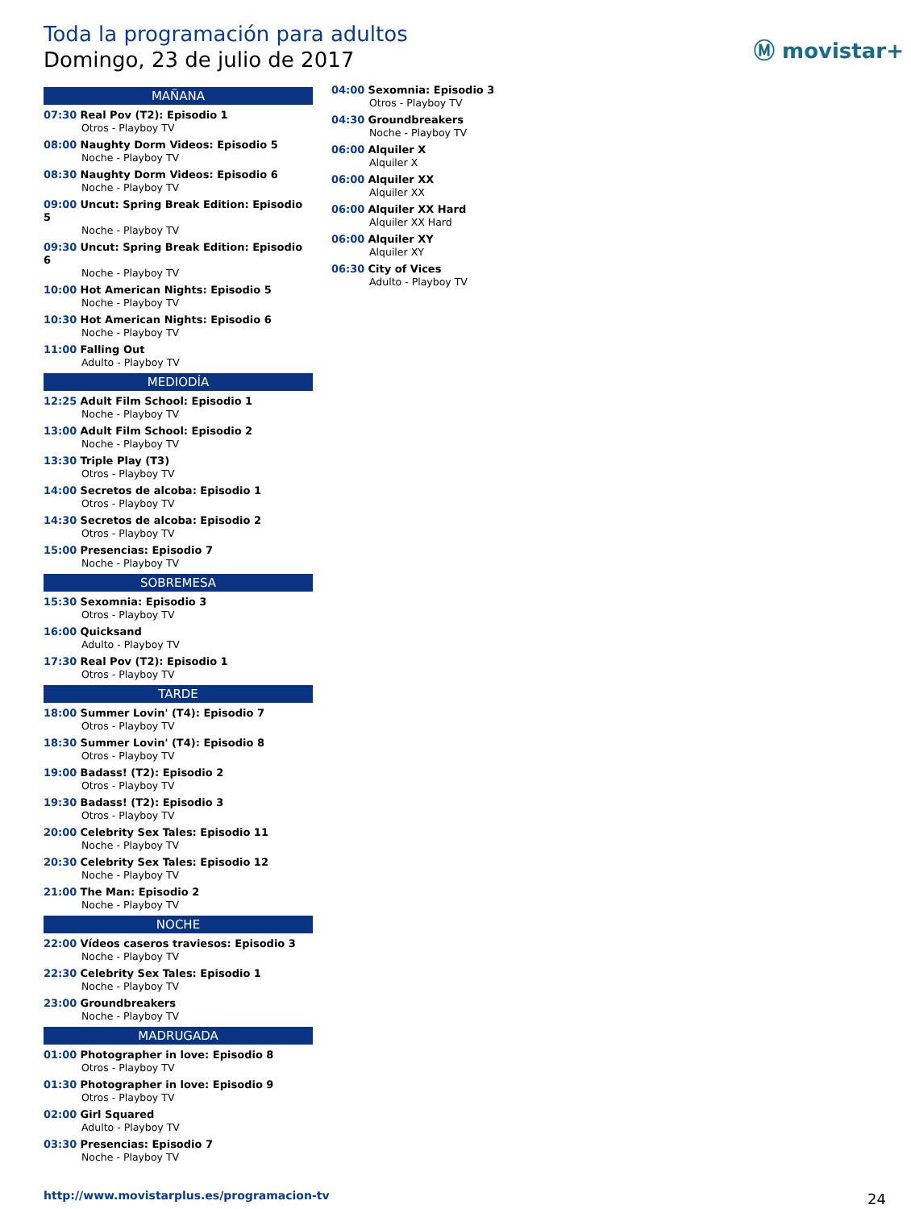Toda la programación para adultos
Domingo, 23 de julio de 2017
Ⓜ movistar+
MAÑANA
07:30 Real Pov (T2): Episodio 1
Otros - Playboy TV
08:00 Naughty Dorm Videos: Episodio 5
Noche - Playboy TV
08:30 Naughty Dorm Videos: Episodio 6
Noche - Playboy TV
09:00 Uncut: Spring Break Edition: Episodio 5
Noche - Playboy TV
09:30 Uncut: Spring Break Edition: Episodio 6
Noche - Playboy TV
10:00 Hot American Nights: Episodio 5
Noche - Playboy TV
10:30 Hot American Nights: Episodio 6
Noche - Playboy TV
11:00 Falling Out
Adulto - Playboy TV
MEDIODÍA
12:25 Adult Film School: Episodio 1
Noche - Playboy TV
13:00 Adult Film School: Episodio 2
Noche - Playboy TV
13:30 Triple Play (T3)
Otros - Playboy TV
14:00 Secretos de alcoba: Episodio 1
Otros - Playboy TV
14:30 Secretos de alcoba: Episodio 2
Otros - Playboy TV
15:00 Presencias: Episodio 7
Noche - Playboy TV
SOBREMESA
15:30 Sexomnia: Episodio 3
Otros - Playboy TV
16:00 Quicksand
Adulto - Playboy TV
17:30 Real Pov (T2): Episodio 1
Otros - Playboy TV
TARDE
18:00 Summer Lovin' (T4): Episodio 7
Otros - Playboy TV
18:30 Summer Lovin' (T4): Episodio 8
Otros - Playboy TV
19:00 Badass! (T2): Episodio 2
Otros - Playboy TV
19:30 Badass! (T2): Episodio 3
Otros - Playboy TV
20:00 Celebrity Sex Tales: Episodio 11
Noche - Playboy TV
20:30 Celebrity Sex Tales: Episodio 12
Noche - Playboy TV
21:00 The Man: Episodio 2
Noche - Playboy TV
NOCHE
22:00 Vídeos caseros traviesos: Episodio 3
Noche - Playboy TV
22:30 Celebrity Sex Tales: Episodio 1
Noche - Playboy TV
23:00 Groundbreakers
Noche - Playboy TV
MADRUGADA
01:00 Photographer in love: Episodio 8
Otros - Playboy TV
01:30 Photographer in love: Episodio 9
Otros - Playboy TV
02:00 Girl Squared
Adulto - Playboy TV
03:30 Presencias: Episodio 7
Noche - Playboy TV
04:00 Sexomnia: Episodio 3
Otros - Playboy TV
04:30 Groundbreakers
Noche - Playboy TV
06:00 Alquiler X
Alquiler X
06:00 Alquiler XX
Alquiler XX
06:00 Alquiler XX Hard
Alquiler XX Hard
06:00 Alquiler XY
Alquiler XY
06:30 City of Vices
Adulto - Playboy TV
http://www.movistarplus.es/programacion-tv
24